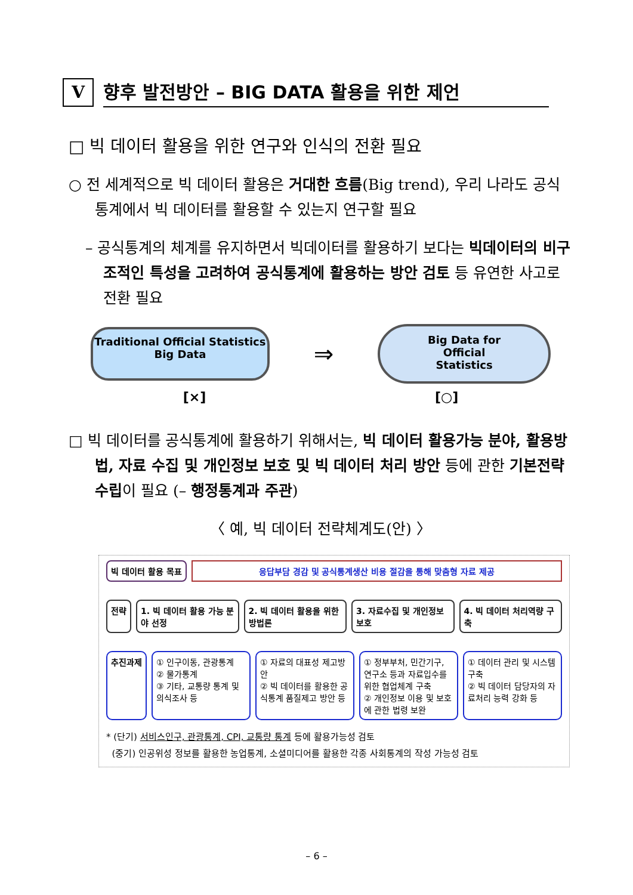V
향후 발전방안 – BIG DATA 활용을 위한 제언
□ 빅 데이터 활용을 위한 연구와 인식의 전환 필요
○ 전 세계적으로 빅 데이터 활용은 거대한 흐름(Big trend), 우리 나라도 공식통계에서 빅 데이터를 활용할 수 있는지 연구할 필요
– 공식통계의 체계를 유지하면서 빅데이터를 활용하기 보다는 빅데이터의 비구조적인 특성을 고려하여 공식통계에 활용하는 방안 검토 등 유연한 사고로 전환 필요
Traditional Official Statistics
Big Data
⇒
Big Data for
Official
Statistics
[×] [○]
□ 빅 데이터를 공식통계에 활용하기 위해서는, 빅 데이터 활용가능 분야, 활용방법, 자료 수집 및 개인정보 보호 및 빅 데이터 처리 방안 등에 관한 기본전략 수립이 필요 (– 행정통계과 주관)
〈 예, 빅 데이터 전략체계도(안) 〉
빅 데이터 활용 목표 응답부담 경감 및 공식통계생산 비용 절감을 통해 맞춤형 자료 제공
전략 1. 빅 데이터 활용 가능 분야 선정 2. 빅 데이터 활용을 위한 방법론 3. 자료수집 및 개인정보 보호 4. 빅 데이터 처리역량 구축
추진과제 ① 인구이동, 관광통계
② 물가통계
③ 기타, 교통량 통계 및 의식조사 등
① 자료의 대표성 제고방안
② 빅 데이터를 활용한 공식통계 품질제고 방안 등
① 정부부처, 민간기구, 연구소 등과 자료입수를 위한 협업체계 구축
② 개인정보 이용 및 보호에 관한 법령 보완
① 데이터 관리 및 시스템 구축
② 빅 데이터 담당자의 자료처리 능력 강화 등
* (단기) 서비스인구, 관광통계, CPI, 교통량 통계 등에 활용가능성 검토
(중기) 인공위성 정보를 활용한 농업통계, 소셜미디어를 활용한 각종 사회통계의 작성 가능성 검토
– 6 –